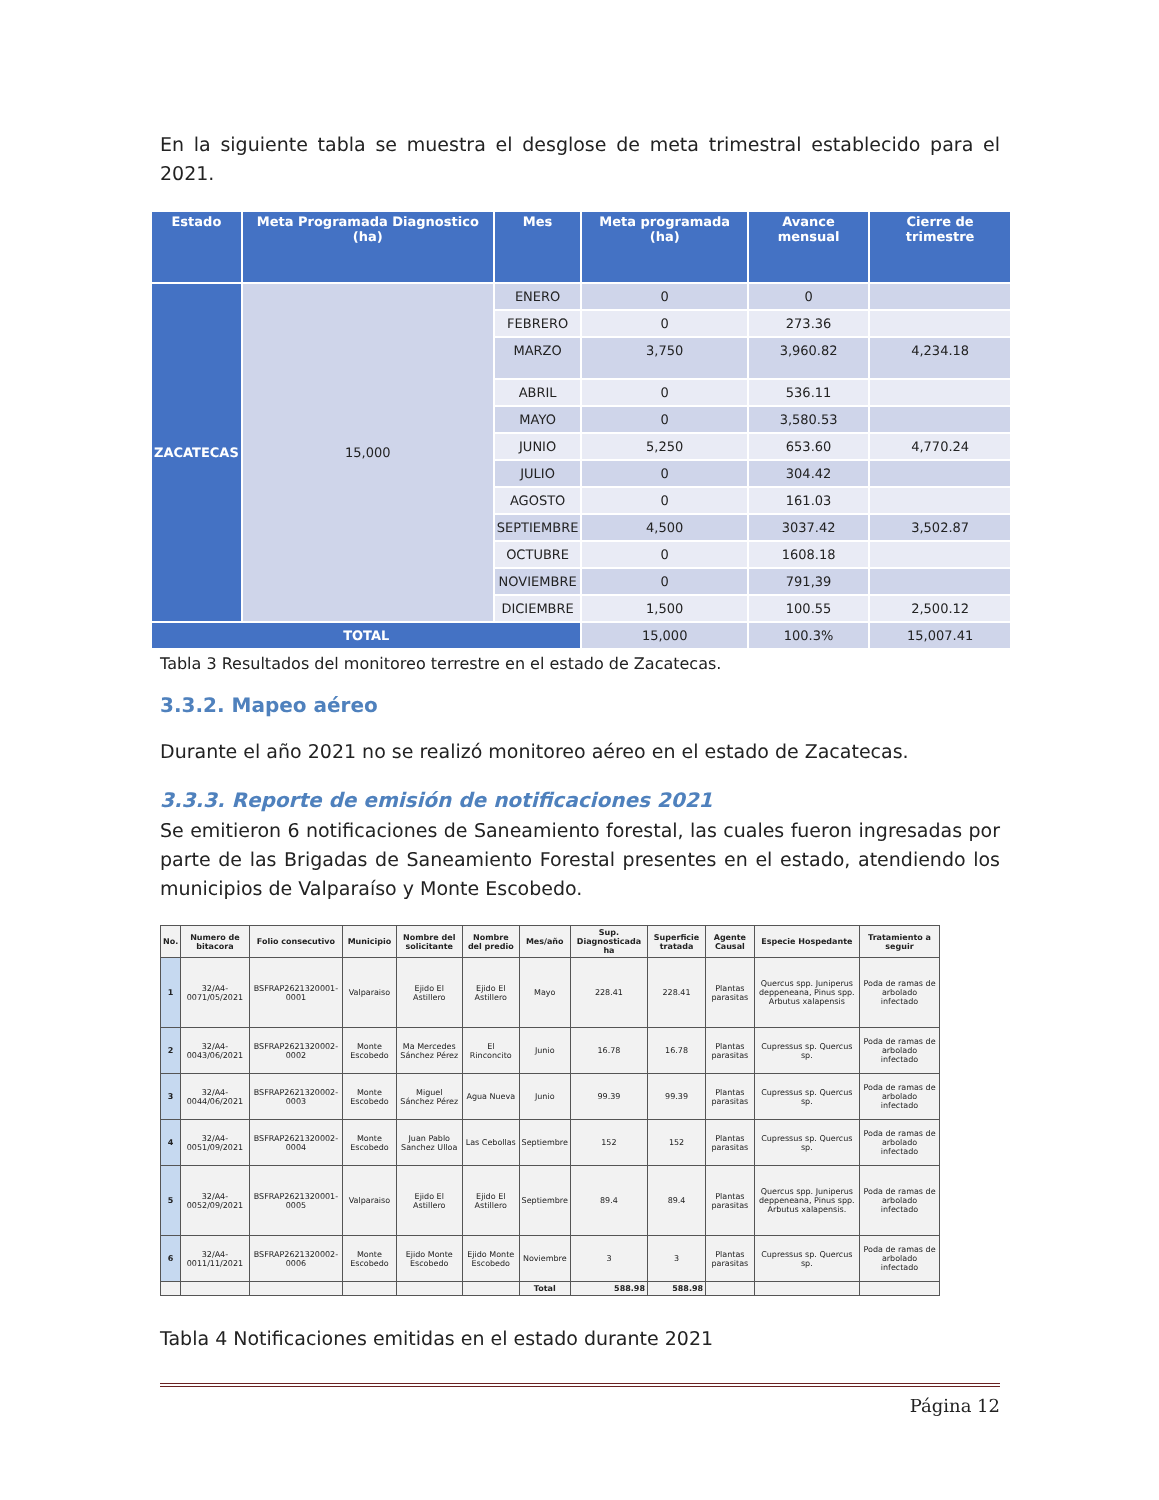En la siguiente tabla se muestra el desglose de meta trimestral establecido para el 2021.
| Estado | Meta Programada Diagnostico (ha) | Mes | Meta programada (ha) | Avance mensual | Cierre de trimestre |
| --- | --- | --- | --- | --- | --- |
| ZACATECAS | 15,000 | ENERO | 0 | 0 | |
| | | FEBRERO | 0 | 273.36 | |
| | | MARZO | 3,750 | 3,960.82 | 4,234.18 |
| | | ABRIL | 0 | 536.11 | |
| | | MAYO | 0 | 3,580.53 | |
| | | JUNIO | 5,250 | 653.60 | 4,770.24 |
| | | JULIO | 0 | 304.42 | |
| | | AGOSTO | 0 | 161.03 | |
| | | SEPTIEMBRE | 4,500 | 3037.42 | 3,502.87 |
| | | OCTUBRE | 0 | 1608.18 | |
| | | NOVIEMBRE | 0 | 791,39 | |
| | | DICIEMBRE | 1,500 | 100.55 | 2,500.12 |
| TOTAL | | | 15,000 | 100.3% | 15,007.41 |
Tabla 3 Resultados del monitoreo terrestre en el estado de Zacatecas.
3.3.2. Mapeo aéreo
Durante el año 2021 no se realizó monitoreo aéreo en el estado de Zacatecas.
3.3.3. Reporte de emisión de notificaciones 2021
Se emitieron 6 notificaciones de Saneamiento forestal, las cuales fueron ingresadas por parte de las Brigadas de Saneamiento Forestal presentes en el estado, atendiendo los municipios de Valparaíso y Monte Escobedo.
| No. | Numero de bitacora | Folio consecutivo | Municipio | Nombre del solicitante | Nombre del predio | Mes/año | Sup. Diagnosticada ha | Superficie tratada | Agente Causal | Especie Hospedante | Tratamiento a seguir |
| --- | --- | --- | --- | --- | --- | --- | --- | --- | --- | --- | --- |
| 1 | 32/A4-0071/05/2021 | BSFRAP2621320001-0001 | Valparaiso | Ejido El Astillero | Ejido El Astillero | Mayo | 228.41 | 228.41 | Plantas parasitas | Quercus spp. Juniperus deppeneana, Pinus spp. Arbutus xalapensis | Poda de ramas de arbolado infectado |
| 2 | 32/A4-0043/06/2021 | BSFRAP2621320002-0002 | Monte Escobedo | Ma Mercedes Sánchez Pérez | El Rinconcito | Junio | 16.78 | 16.78 | Plantas parasitas | Cupressus sp. Quercus sp. | Poda de ramas de arbolado infectado |
| 3 | 32/A4-0044/06/2021 | BSFRAP2621320002-0003 | Monte Escobedo | Miguel Sánchez Pérez | Agua Nueva | Junio | 99.39 | 99.39 | Plantas parasitas | Cupressus sp. Quercus sp. | Poda de ramas de arbolado infectado |
| 4 | 32/A4-0051/09/2021 | BSFRAP2621320002-0004 | Monte Escobedo | Juan Pablo Sanchez Ulloa | Las Cebollas | Septiembre | 152 | 152 | Plantas parasitas | Cupressus sp. Quercus sp. | Poda de ramas de arbolado infectado |
| 5 | 32/A4-0052/09/2021 | BSFRAP2621320001-0005 | Valparaiso | Ejido El Astillero | Ejido El Astillero | Septiembre | 89.4 | 89.4 | Plantas parasitas | Quercus spp. Juniperus deppeneana, Pinus spp. Arbutus xalapensis. | Poda de ramas de arbolado infectado |
| 6 | 32/A4-0011/11/2021 | BSFRAP2621320002-0006 | Monte Escobedo | Ejido Monte Escobedo | Ejido Monte Escobedo | Noviembre | 3 | 3 | Plantas parasitas | Cupressus sp. Quercus sp. | Poda de ramas de arbolado infectado |
| | | | | | | Total | 588.98 | 588.98 | | | |
Tabla 4 Notificaciones emitidas en el estado durante 2021
Página 12